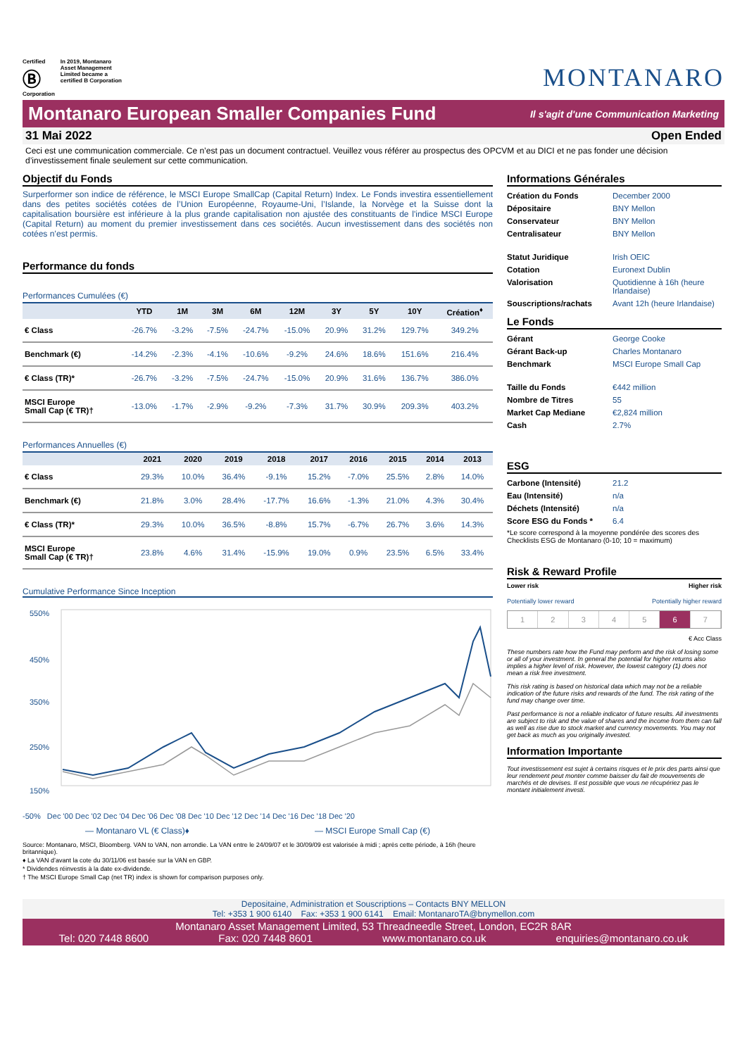Certified
Ⓑ
Corporation
In 2019, Montanaro
Asset Management
Limited became a
certified B Corporation
MONTANARO
Montanaro European Smaller Companies Fund
Il s'agit d'une Communication Marketing
31 Mai 2022 Open Ended
Ceci est une communication commerciale. Ce n’est pas un document contractuel. Veuillez vous référer au prospectus des OPCVM et au DICI et ne pas fonder une décision d’investissement finale seulement sur cette communication.
Objectif du Fonds
Surperformer son indice de référence, le MSCI Europe SmallCap (Capital Return) Index. Le Fonds investira essentiellement dans des petites sociétés cotées de l’Union Européenne, Royaume-Uni, l’Islande, la Norvège et la Suisse dont la capitalisation boursière est inférieure à la plus grande capitalisation non ajustée des constituants de l'indice MSCI Europe (Capital Return) au moment du premier investissement dans ces sociétés. Aucun investissement dans des sociétés non cotées n’est permis.
Performance du fonds
Performances Cumulées (€)
| | YTD | 1M | 3M | 6M | 12M | 3Y | 5Y | 10Y | Création<sup>♦</sup> |
| --- | --- | --- | --- | --- | --- | --- | --- | --- | --- |
| € Class | -26.7% | -3.2% | -7.5% | -24.7% | -15.0% | 20.9% | 31.2% | 129.7% | 349.2% |
| Benchmark (€) | -14.2% | -2.3% | -4.1% | -10.6% | -9.2% | 24.6% | 18.6% | 151.6% | 216.4% |
| € Class (TR)* | -26.7% | -3.2% | -7.5% | -24.7% | -15.0% | 20.9% | 31.6% | 136.7% | 386.0% |
| MSCI Europe Small Cap (€ TR)† | -13.0% | -1.7% | -2.9% | -9.2% | -7.3% | 31.7% | 30.9% | 209.3% | 403.2% |
Performances Annuelles (€)
| | 2021 | 2020 | 2019 | 2018 | 2017 | 2016 | 2015 | 2014 | 2013 |
| --- | --- | --- | --- | --- | --- | --- | --- | --- | --- |
| € Class | 29.3% | 10.0% | 36.4% | -9.1% | 15.2% | -7.0% | 25.5% | 2.8% | 14.0% |
| Benchmark (€) | 21.8% | 3.0% | 28.4% | -17.7% | 16.6% | -1.3% | 21.0% | 4.3% | 30.4% |
| € Class (TR)* | 29.3% | 10.0% | 36.5% | -8.8% | 15.7% | -6.7% | 26.7% | 3.6% | 14.3% |
| MSCI Europe Small Cap (€ TR)† | 23.8% | 4.6% | 31.4% | -15.9% | 19.0% | 0.9% | 23.5% | 6.5% | 33.4% |
Cumulative Performance Since Inception
550%
450%
350%
250%
150%
-50% Dec '00 Dec '02 Dec '04 Dec '06 Dec '08 Dec '10 Dec '12 Dec '14 Dec '16 Dec '18 Dec '20
— Montanaro VL (€ Class)♦ — MSCI Europe Small Cap (€)
Source: Montanaro, MSCI, Bloomberg. VAN to VAN, non arrondie. La VAN entre le 24/09/07 et le 30/09/09 est valorisée à midi ; après cette période, à 16h (heure britannique).
♦ La VAN d’avant la cote du 30/11/06 est basée sur la VAN en GBP.
* Dividendes réinvestis à la date ex-dividende.
† The MSCI Europe Small Cap (net TR) index is shown for comparison purposes only.
Informations Générales
| Création du Fonds | December 2000 |
| Dépositaire | BNY Mellon |
| Conservateur | BNY Mellon |
| Centralisateur | BNY Mellon |
| Statut Juridique | Irish OEIC |
| Cotation | Euronext Dublin |
| Valorisation | Quotidienne à 16h (heure Irlandaise) |
| Souscriptions/rachats | Avant 12h (heure Irlandaise) |
Le Fonds
| Gérant | George Cooke |
| Gérant Back-up | Charles Montanaro |
| Benchmark | MSCI Europe Small Cap |
| Taille du Fonds | €442 million |
| Nombre de Titres | 55 |
| Market Cap Mediane | €2,824 million |
| Cash | 2.7% |
ESG
| Carbone (Intensité) | 21.2 |
| Eau (Intensité) | n/a |
| Déchets (Intensité) | n/a |
| Score ESG du Fonds * | 6.4 |
*Le score correspond à la moyenne pondérée des scores des Checklists ESG de Montanaro (0-10; 10 = maximum)
Risk & Reward Profile
Lower risk Higher risk
Potentially lower reward Potentially higher reward
1234567
€ Acc Class
These numbers rate how the Fund may perform and the risk of losing some or all of your investment. In general the potential for higher returns also implies a higher level of risk. However, the lowest category (1) does not mean a risk free investment.
This risk rating is based on historical data which may not be a reliable indication of the future risks and rewards of the fund. The risk rating of the fund may change over time.
Past performance is not a reliable indicator of future results. All investments are subject to risk and the value of shares and the income from them can fall as well as rise due to stock market and currency movements. You may not get back as much as you originally invested.
Information Importante
Tout investissement est sujet à certains risques et le prix des parts ainsi que leur rendement peut monter comme baisser du fait de mouvements de marchés et de devises. Il est possible que vous ne récupériez pas le montant initialement investi.
Depositaine, Administration et Souscriptions – Contacts BNY MELLON
Tel: +353 1 900 6140 Fax: +353 1 900 6141 Email: MontanaroTA@bnymellon.com
Montanaro Asset Management Limited, 53 Threadneedle Street, London, EC2R 8AR
Tel: 020 7448 8600 Fax: 020 7448 8601 www.montanaro.co.uk enquiries@montanaro.co.uk